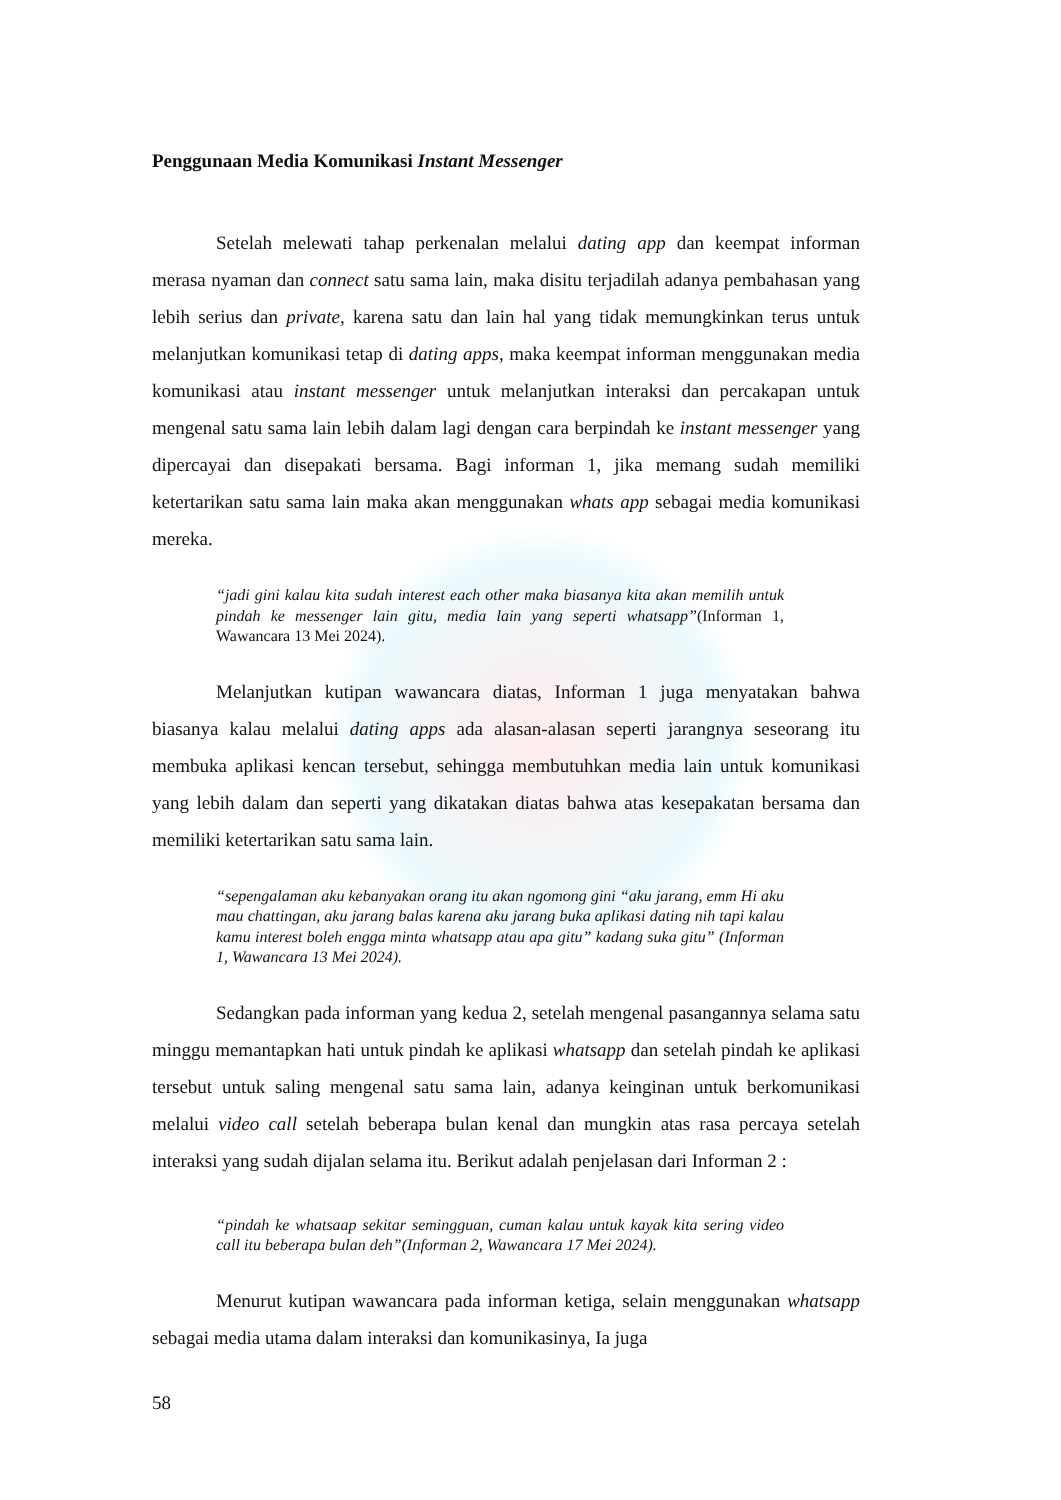Penggunaan Media Komunikasi Instant Messenger
Setelah melewati tahap perkenalan melalui dating app dan keempat informan merasa nyaman dan connect satu sama lain, maka disitu terjadilah adanya pembahasan yang lebih serius dan private, karena satu dan lain hal yang tidak memungkinkan terus untuk melanjutkan komunikasi tetap di dating apps, maka keempat informan menggunakan media komunikasi atau instant messenger untuk melanjutkan interaksi dan percakapan untuk mengenal satu sama lain lebih dalam lagi dengan cara berpindah ke instant messenger yang dipercayai dan disepakati bersama. Bagi informan 1, jika memang sudah memiliki ketertarikan satu sama lain maka akan menggunakan whats app sebagai media komunikasi mereka.
“jadi gini kalau kita sudah interest each other maka biasanya kita akan memilih untuk pindah ke messenger lain gitu, media lain yang seperti whatsapp”(Informan 1, Wawancara 13 Mei 2024).
Melanjutkan kutipan wawancara diatas, Informan 1 juga menyatakan bahwa biasanya kalau melalui dating apps ada alasan-alasan seperti jarangnya seseorang itu membuka aplikasi kencan tersebut, sehingga membutuhkan media lain untuk komunikasi yang lebih dalam dan seperti yang dikatakan diatas bahwa atas kesepakatan bersama dan memiliki ketertarikan satu sama lain.
“sepengalaman aku kebanyakan orang itu akan ngomong gini “aku jarang, emm Hi aku mau chattingan, aku jarang balas karena aku jarang buka aplikasi dating nih tapi kalau kamu interest boleh engga minta whatsapp atau apa gitu” kadang suka gitu” (Informan 1, Wawancara 13 Mei 2024).
Sedangkan pada informan yang kedua 2, setelah mengenal pasangannya selama satu minggu memantapkan hati untuk pindah ke aplikasi whatsapp dan setelah pindah ke aplikasi tersebut untuk saling mengenal satu sama lain, adanya keinginan untuk berkomunikasi melalui video call setelah beberapa bulan kenal dan mungkin atas rasa percaya setelah interaksi yang sudah dijalan selama itu. Berikut adalah penjelasan dari Informan 2 :
“pindah ke whatsaap sekitar semingguan, cuman kalau untuk kayak kita sering video call itu beberapa bulan deh”(Informan 2, Wawancara 17 Mei 2024).
Menurut kutipan wawancara pada informan ketiga, selain menggunakan whatsapp sebagai media utama dalam interaksi dan komunikasinya, Ia juga
58